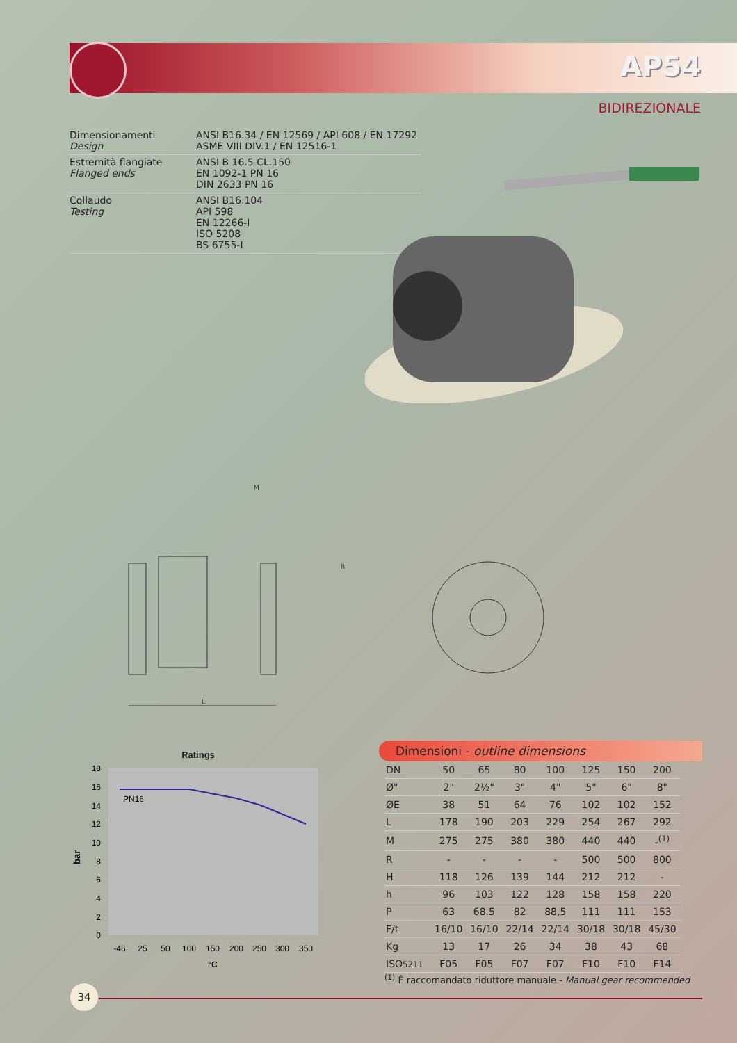AP54
BIDIREZIONALE
Dimensionamenti
Design
ANSI B16.34 / EN 12569 / API 608 / EN 17292
ASME VIII DIV.1 / EN 12516-1
Estremità flangiate
Flanged ends
ANSI B 16.5 CL.150
EN 1092-1 PN 16
DIN 2633 PN 16
Collaudo
Testing
ANSI B16.104
API 598
EN 12266-I
ISO 5208
BS 6755-I
L
M
R
Ratings
PN16
18
16
14
12
10
8
6
4
2
0
-46
25
50
100
150
200
250
300
350
°C
bar
Dimensioni - outline dimensions
| DN | 50 | 65 | 80 | 100 | 125 | 150 | 200 |
| Ø" | 2" | 2½" | 3" | 4" | 5" | 6" | 8" |
| ØE | 38 | 51 | 64 | 76 | 102 | 102 | 152 |
| L | 178 | 190 | 203 | 229 | 254 | 267 | 292 |
| M | 275 | 275 | 380 | 380 | 440 | 440 | -<sup>(1)</sup> |
| R | - | - | - | - | 500 | 500 | 800 |
| H | 118 | 126 | 139 | 144 | 212 | 212 | - |
| h | 96 | 103 | 122 | 128 | 158 | 158 | 220 |
| P | 63 | 68.5 | 82 | 88,5 | 111 | 111 | 153 |
| F/t | 16/10 | 16/10 | 22/14 | 22/14 | 30/18 | 30/18 | 45/30 |
| Kg | 13 | 17 | 26 | 34 | 38 | 43 | 68 |
| ISO 5211 | F05 | F05 | F07 | F07 | F10 | F10 | F14 |
<sup>(1)</sup> É raccomandato riduttore manuale - Manual gear recommended
34